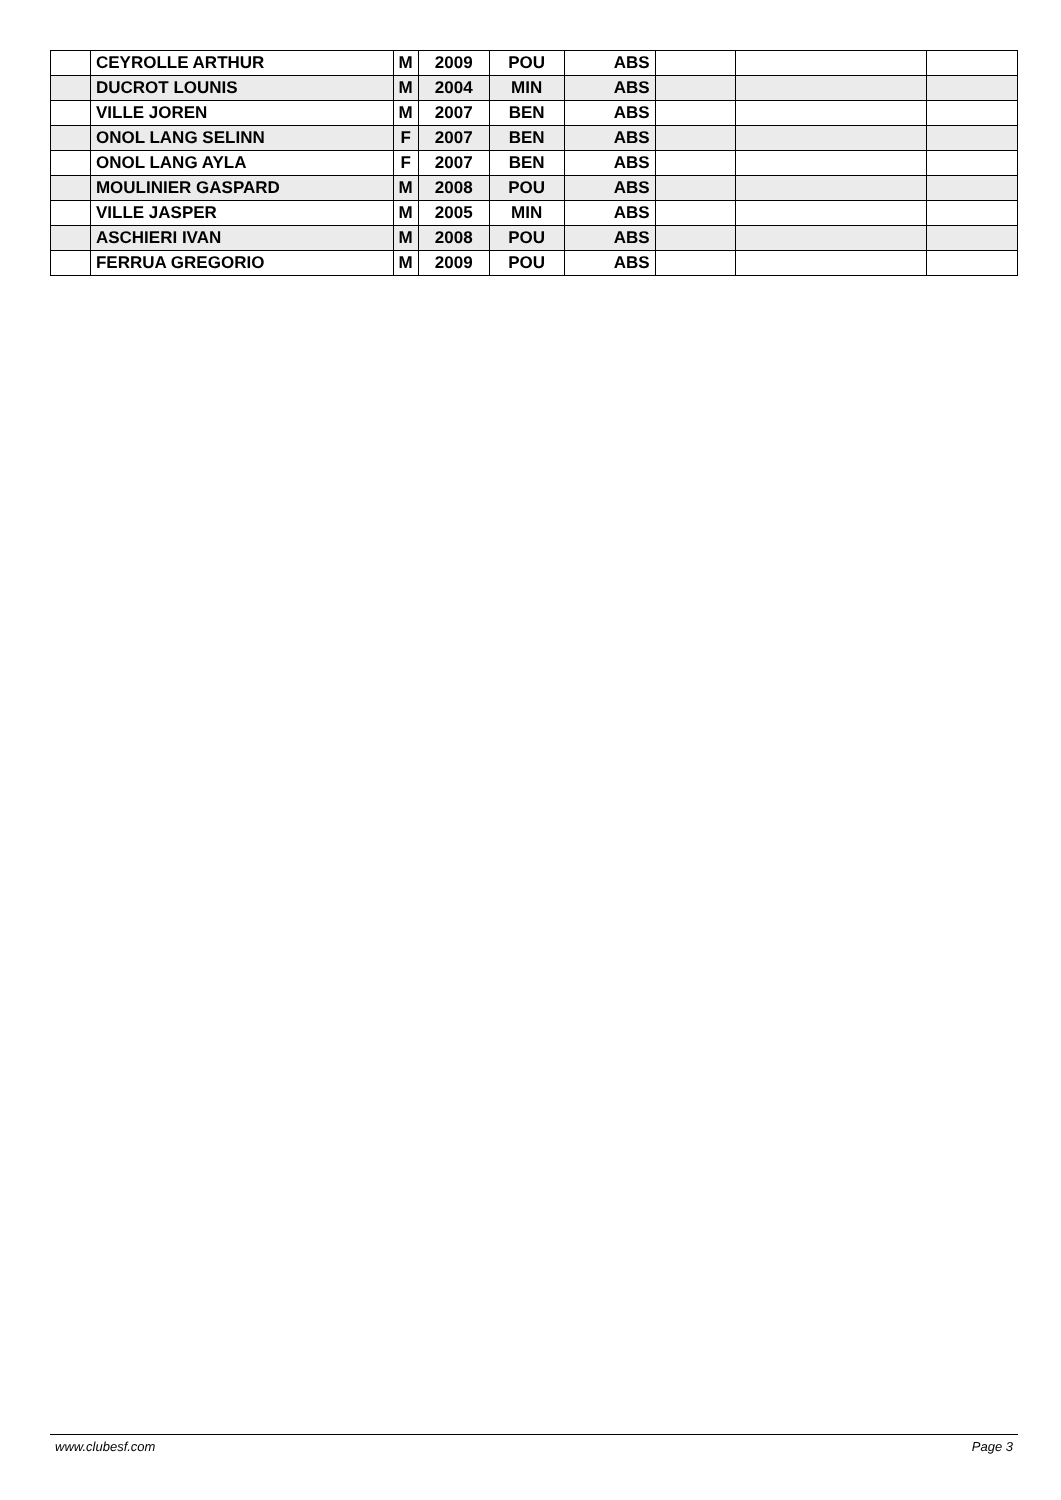| | CEYROLLE ARTHUR | M | 2009 | POU | ABS | | | |
| | DUCROT LOUNIS | M | 2004 | MIN | ABS | | | |
| | VILLE JOREN | M | 2007 | BEN | ABS | | | |
| | ONOL LANG SELINN | F | 2007 | BEN | ABS | | | |
| | ONOL LANG AYLA | F | 2007 | BEN | ABS | | | |
| | MOULINIER GASPARD | M | 2008 | POU | ABS | | | |
| | VILLE JASPER | M | 2005 | MIN | ABS | | | |
| | ASCHIERI IVAN | M | 2008 | POU | ABS | | | |
| | FERRUA GREGORIO | M | 2009 | POU | ABS | | | |
www.clubesf.com Page 3